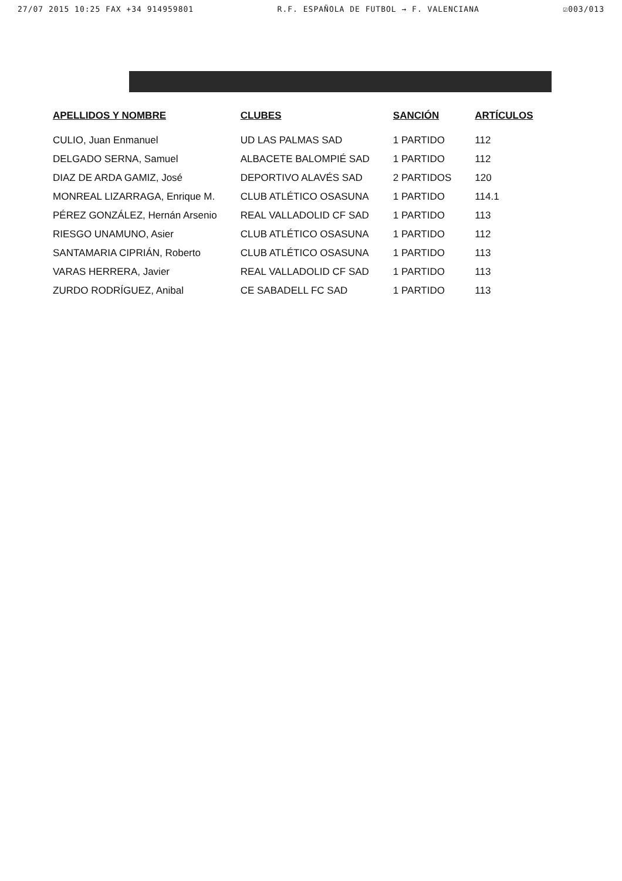27/07 2015 10:25 FAX +34 914959801 R.F. ESPAÑOLA DE FUTBOL → F. VALENCIANA ☑003/013
| APELLIDOS Y NOMBRE | CLUBES | SANCIÓN | ARTÍCULOS |
| --- | --- | --- | --- |
| CULIO, Juan Enmanuel | UD LAS PALMAS SAD | 1 PARTIDO | 112 |
| DELGADO SERNA, Samuel | ALBACETE BALOMPIÉ SAD | 1 PARTIDO | 112 |
| DIAZ DE ARDA GAMIZ, José | DEPORTIVO ALAVÉS SAD | 2 PARTIDOS | 120 |
| MONREAL LIZARRAGA, Enrique M. | CLUB ATLÉTICO OSASUNA | 1 PARTIDO | 114.1 |
| PÉREZ GONZÁLEZ, Hernán Arsenio | REAL VALLADOLID CF SAD | 1 PARTIDO | 113 |
| RIESGO UNAMUNO, Asier | CLUB ATLÉTICO OSASUNA | 1 PARTIDO | 112 |
| SANTAMARIA CIPRIÁN, Roberto | CLUB ATLÉTICO OSASUNA | 1 PARTIDO | 113 |
| VARAS HERRERA, Javier | REAL VALLADOLID CF SAD | 1 PARTIDO | 113 |
| ZURDO RODRÍGUEZ, Anibal | CE SABADELL FC SAD | 1 PARTIDO | 113 |